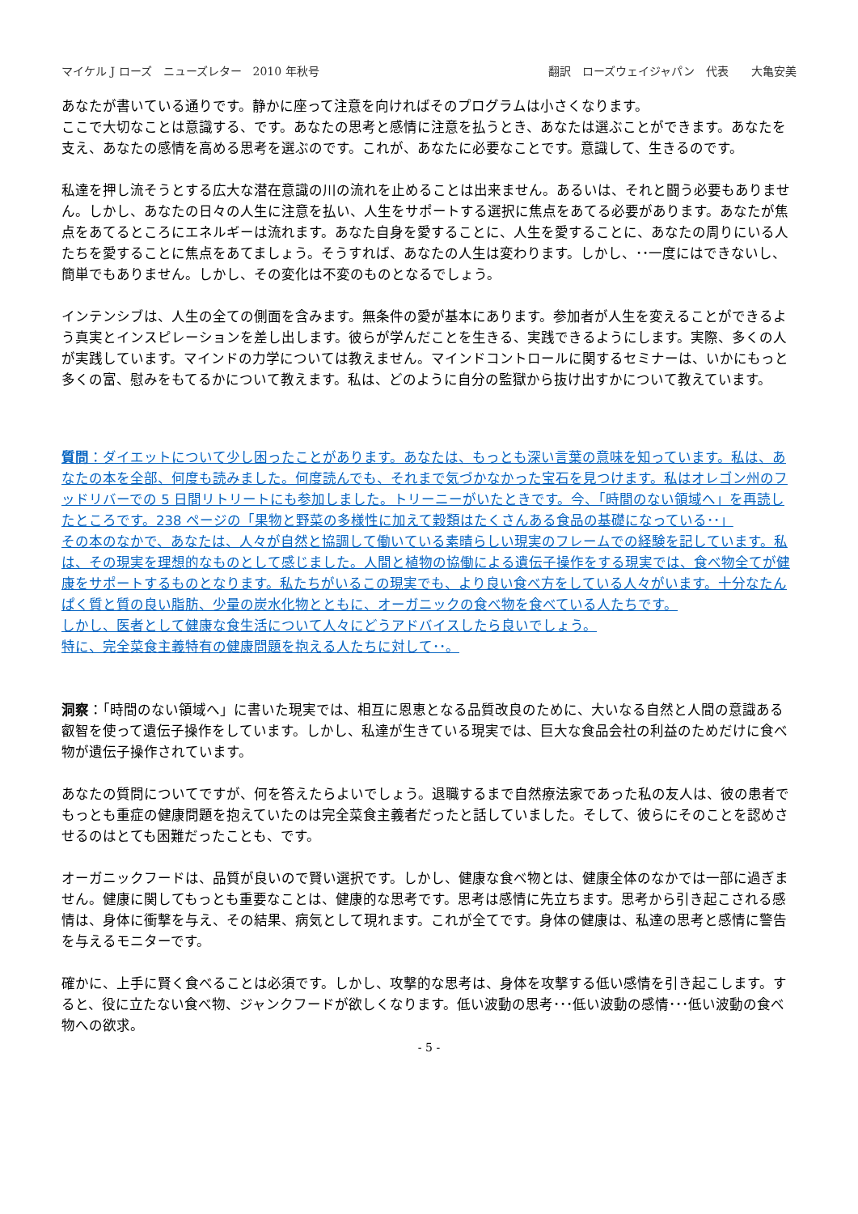マイケル J ローズ　ニューズレター　2010 年秋号 翻訳　ローズウェイジャパン　代表　　大亀安美
あなたが書いている通りです。静かに座って注意を向ければそのプログラムは小さくなります。
ここで大切なことは意識する、です。あなたの思考と感情に注意を払うとき、あなたは選ぶことができます。あなたを支え、あなたの感情を高める思考を選ぶのです。これが、あなたに必要なことです。意識して、生きるのです。
私達を押し流そうとする広大な潜在意識の川の流れを止めることは出来ません。あるいは、それと闘う必要もありません。しかし、あなたの日々の人生に注意を払い、人生をサポートする選択に焦点をあてる必要があります。あなたが焦点をあてるところにエネルギーは流れます。あなた自身を愛することに、人生を愛することに、あなたの周りにいる人たちを愛することに焦点をあてましょう。そうすれば、あなたの人生は変わります。しかし、･･一度にはできないし、簡単でもありません。しかし、その変化は不変のものとなるでしょう。
インテンシブは、人生の全ての側面を含みます。無条件の愛が基本にあります。参加者が人生を変えることができるよう真実とインスピレーションを差し出します。彼らが学んだことを生きる、実践できるようにします。実際、多くの人が実践しています。マインドの力学については教えません。マインドコントロールに関するセミナーは、いかにもっと多くの富、慰みをもてるかについて教えます。私は、どのように自分の監獄から抜け出すかについて教えています。
質問：ダイエットについて少し困ったことがあります。あなたは、もっとも深い言葉の意味を知っています。私は、あなたの本を全部、何度も読みました。何度読んでも、それまで気づかなかった宝石を見つけます。私はオレゴン州のフッドリバーでの 5 日間リトリートにも参加しました。トリーニーがいたときです。今、「時間のない領域へ」を再読したところです。238 ページの「果物と野菜の多様性に加えて穀類はたくさんある食品の基礎になっている･･」
その本のなかで、あなたは、人々が自然と協調して働いている素晴らしい現実のフレームでの経験を記しています。私は、その現実を理想的なものとして感じました。人間と植物の協働による遺伝子操作をする現実では、食べ物全てが健康をサポートするものとなります。私たちがいるこの現実でも、より良い食べ方をしている人々がいます。十分なたんぱく質と質の良い脂肪、少量の炭水化物とともに、オーガニックの食べ物を食べている人たちです。
しかし、医者として健康な食生活について人々にどうアドバイスしたら良いでしょう。
特に、完全菜食主義特有の健康問題を抱える人たちに対して･･。
洞察：「時間のない領域へ」に書いた現実では、相互に恩恵となる品質改良のために、大いなる自然と人間の意識ある叡智を使って遺伝子操作をしています。しかし、私達が生きている現実では、巨大な食品会社の利益のためだけに食べ物が遺伝子操作されています。
あなたの質問についてですが、何を答えたらよいでしょう。退職するまで自然療法家であった私の友人は、彼の患者でもっとも重症の健康問題を抱えていたのは完全菜食主義者だったと話していました。そして、彼らにそのことを認めさせるのはとても困難だったことも、です。
オーガニックフードは、品質が良いので賢い選択です。しかし、健康な食べ物とは、健康全体のなかでは一部に過ぎません。健康に関してもっとも重要なことは、健康的な思考です。思考は感情に先立ちます。思考から引き起こされる感情は、身体に衝撃を与え、その結果、病気として現れます。これが全てです。身体の健康は、私達の思考と感情に警告を与えるモニターです。
確かに、上手に賢く食べることは必須です。しかし、攻撃的な思考は、身体を攻撃する低い感情を引き起こします。すると、役に立たない食べ物、ジャンクフードが欲しくなります。低い波動の思考･･･低い波動の感情･･･低い波動の食べ物への欲求。
- 5 -